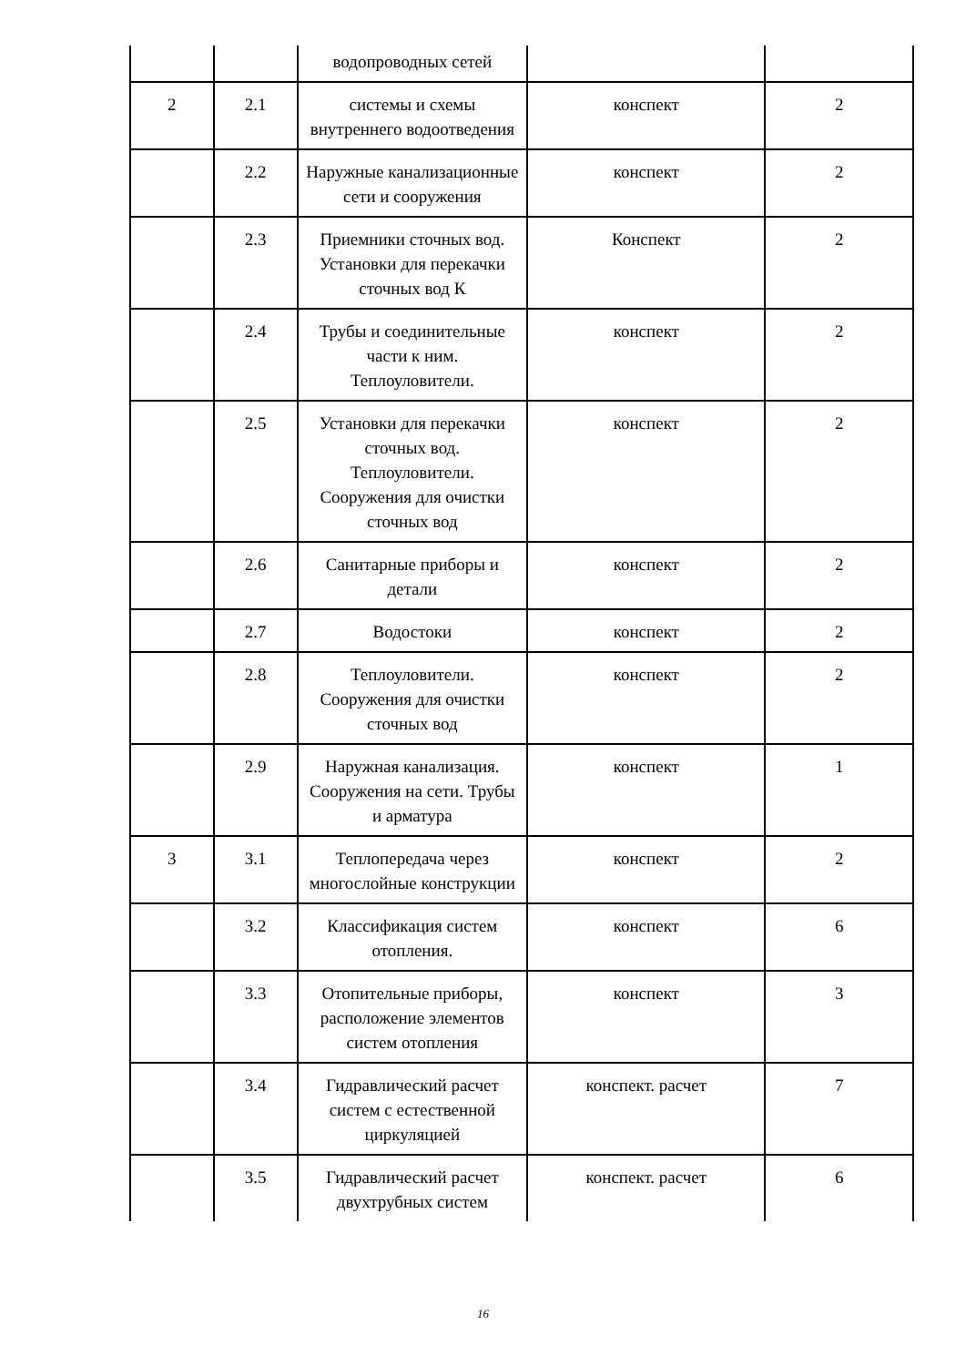| | | водопроводных сетей | | |
| 2 | 2.1 | системы и схемы внутреннего водоотведения | конспект | 2 |
| | 2.2 | Наружные канализационные сети и сооружения | конспект | 2 |
| | 2.3 | Приемники сточных вод. Установки для перекачки сточных вод К | Конспект | 2 |
| | 2.4 | Трубы и соединительные части к ним. Теплоуловители. | конспект | 2 |
| | 2.5 | Установки для перекачки сточных вод. Теплоуловители. Сооружения для очистки сточных вод | конспект | 2 |
| | 2.6 | Санитарные приборы и детали | конспект | 2 |
| | 2.7 | Водостоки | конспект | 2 |
| | 2.8 | Теплоуловители. Сооружения для очистки сточных вод | конспект | 2 |
| | 2.9 | Наружная канализация. Сооружения на сети. Трубы и арматура | конспект | 1 |
| 3 | 3.1 | Теплопередача через многослойные конструкции | конспект | 2 |
| | 3.2 | Классификация систем отопления. | конспект | 6 |
| | 3.3 | Отопительные приборы, расположение элементов систем отопления | конспект | 3 |
| | 3.4 | Гидравлический расчет систем с естественной циркуляцией | конспект. расчет | 7 |
| | 3.5 | Гидравлический расчет двухтрубных систем | конспект. расчет | 6 |
16